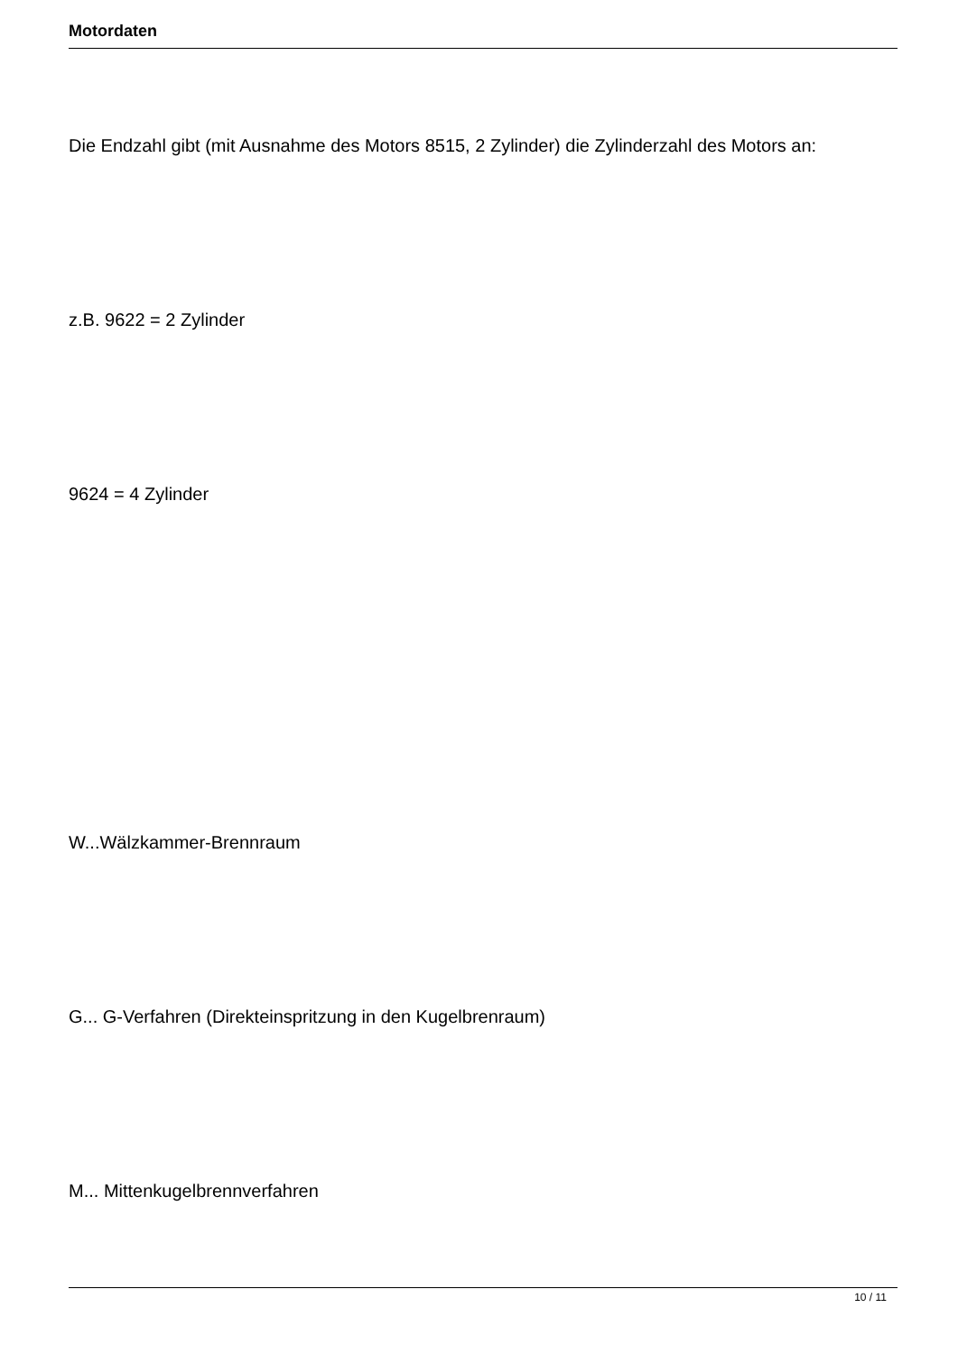Motordaten
Die Endzahl gibt (mit Ausnahme des Motors 8515, 2 Zylinder) die Zylinderzahl des Motors an:
z.B. 9622 = 2 Zylinder
9624 = 4 Zylinder
W...Wälzkammer-Brennraum
G... G-Verfahren (Direkteinspritzung in den Kugelbrenraum)
M... Mittenkugelbrennverfahren
10 / 11